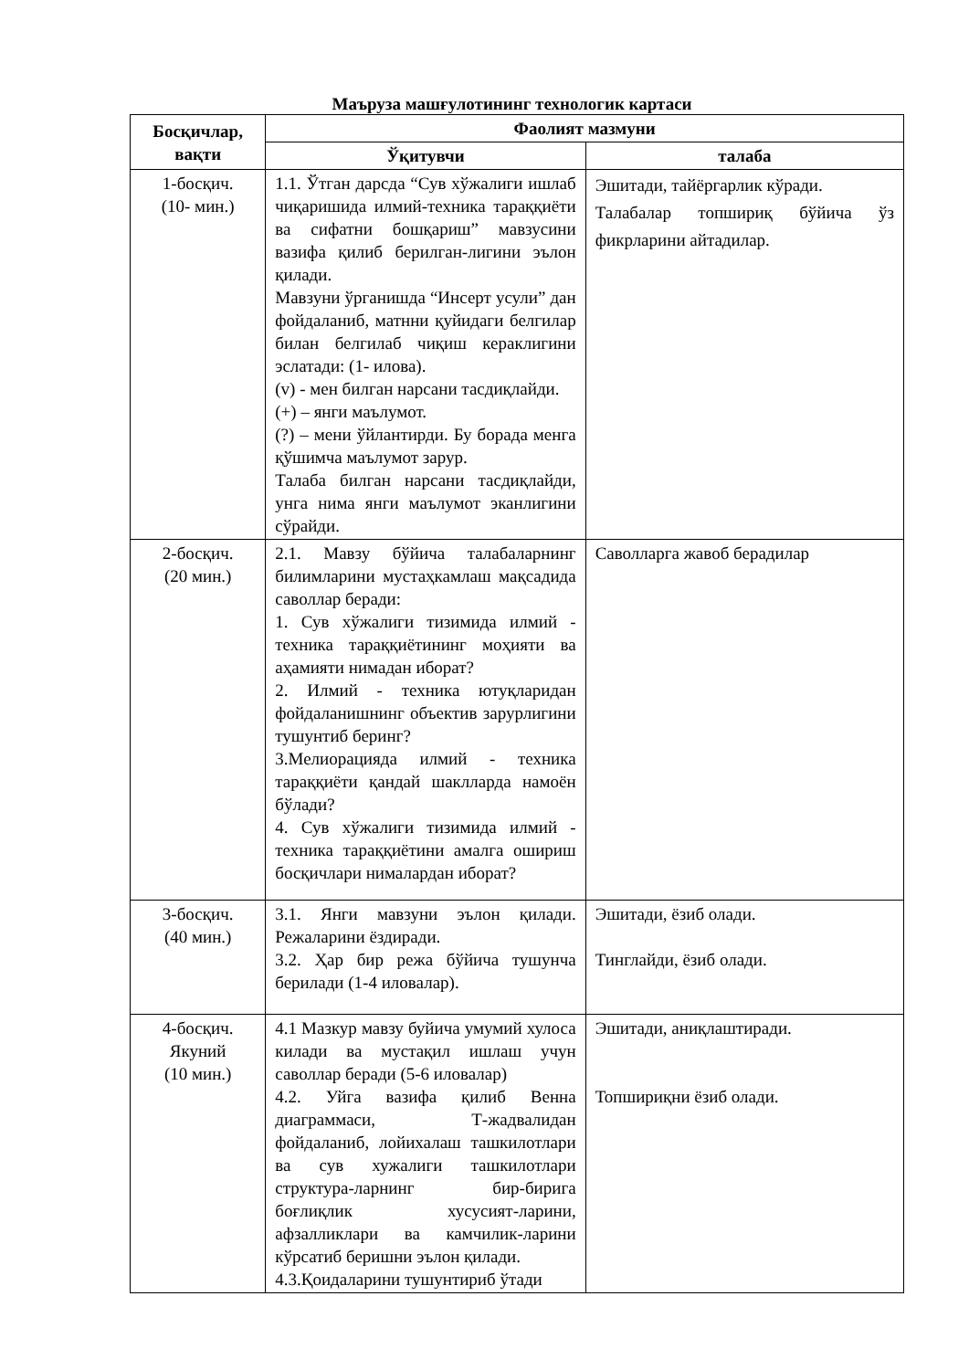Маъруза машғулотининг технологик картаси
| Босқичлар, вақти | Фаолият мазмуни | |
| --- | --- | --- |
| | Ўқитувчи | талаба |
| 1-босқич. (10- мин.) | 1.1. Ўтган дарсда “Сув хўжалиги ишлаб чиқаришида илмий-техника тараққиёти ва сифатни бошқариш” мавзусини вазифа қилиб берилган-лигини эълон қилади. Мавзуни ўрганишда “Инсерт усули” дан фойдаланиб, матнни қуйидаги белгилар билан белгилаб чиқиш кераклигини эслатади: (1- илова). (v) - мен билган нарсани тасдиқлайди. (+) – янги маълумот. (?) – мени ўйлантирди. Бу борада менга қўшимча маълумот зарур. Талаба билган нарсани тасдиқлайди, унга нима янги маълумот эканлигини сўрайди. | Эшитади, тайёргарлик кўради. Талабалар топшириқ бўйича ўз фикрларини айтадилар. |
| 2-босқич. (20 мин.) | 2.1. Мавзу бўйича талабаларнинг билимларини мустаҳкамлаш мақсадида саволлар беради: 1. Сув хўжалиги тизимида илмий - техника тараққиётининг моҳияти ва аҳамияти нимадан иборат? 2. Илмий - техника ютуқларидан фойдаланишнинг объектив зарурлигини тушунтиб беринг? 3.Мелиорацияда илмий - техника тараққиёти қандай шаклларда намоён бўлади? 4. Сув хўжалиги тизимида илмий - техника тараққиётини амалга ошириш босқичлари нималардан иборат? | Саволларга жавоб берадилар |
| 3-босқич. (40 мин.) | 3.1. Янги мавзуни эълон қилади. Режаларини ёздиради. 3.2. Ҳар бир режа бўйича тушунча берилади (1-4 иловалар). | Эшитади, ёзиб олади. Тинглайди, ёзиб олади. |
| 4-босқич. Якуний (10 мин.) | 4.1 Мазкур мавзу буйича умумий хулоса килади ва мустақил ишлаш учун саволлар беради (5-6 иловалар) 4.2. Уйга вазифа қилиб Венна диаграммаси, Т-жадвалидан фойдаланиб, лойихалаш ташкилотлари ва сув хужалиги ташкилотлари структура-ларнинг бир-бирига боғлиқлик хусусият-ларини, афзалликлари ва камчилик-ларини кўрсатиб беришни эълон қилади. 4.3.Қоидаларини тушунтириб ўтади | Эшитади, аниқлаштиради. Топшириқни ёзиб олади. |